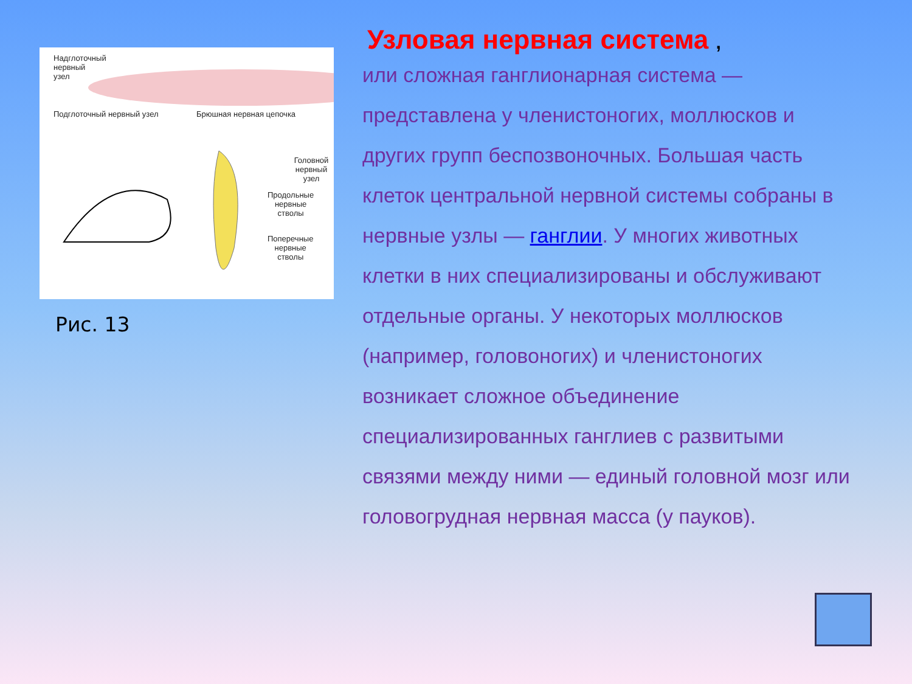Надглоточный
нервный
узел
Подглоточный нервный узел Брюшная нервная цепочка
Головной
нервный узел
Продольные
нервные
стволы
Поперечные
нервные
стволы
Рис. 13
Узловая нервная система ,
или сложная ганглионарная система — представлена у членистоногих, моллюсков и других групп беспозвоночных. Большая часть клеток центральной нервной системы собраны в нервные узлы — ганглии. У многих животных клетки в них специализированы и обслуживают отдельные органы. У некоторых моллюсков (например, головоногих) и членистоногих возникает сложное объединение специализированных ганглиев с развитыми связями между ними — единый головной мозг или головогрудная нервная масса (у пауков).